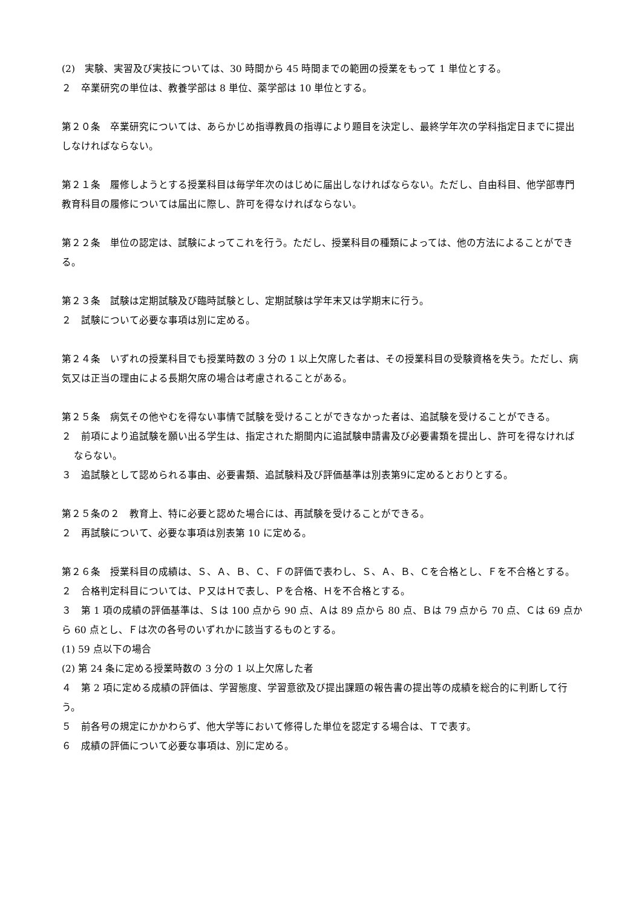(2)　実験、実習及び実技については、30 時間から 45 時間までの範囲の授業をもって 1 単位とする。
２　卒業研究の単位は、教養学部は 8 単位、薬学部は 10 単位とする。
第２０条　卒業研究については、あらかじめ指導教員の指導により題目を決定し、最終学年次の学科指定日までに提出しなければならない。
第２１条　履修しようとする授業科目は毎学年次のはじめに届出しなければならない。ただし、自由科目、他学部専門教育科目の履修については届出に際し、許可を得なければならない。
第２２条　単位の認定は、試験によってこれを行う。ただし、授業科目の種類によっては、他の方法によることができる。
第２３条　試験は定期試験及び臨時試験とし、定期試験は学年末又は学期末に行う。
２　試験について必要な事項は別に定める。
第２４条　いずれの授業科目でも授業時数の 3 分の 1 以上欠席した者は、その授業科目の受験資格を失う。ただし、病気又は正当の理由による長期欠席の場合は考慮されることがある。
第２５条　病気その他やむを得ない事情で試験を受けることができなかった者は、追試験を受けることができる。
２　前項により追試験を願い出る学生は、指定された期間内に追試験申請書及び必要書類を提出し、許可を得なければならない。
３　追試験として認められる事由、必要書類、追試験料及び評価基準は別表第9に定めるとおりとする。
第２５条の２　教育上、特に必要と認めた場合には、再試験を受けることができる。
２　再試験について、必要な事項は別表第 10 に定める。
第２６条　授業科目の成績は、Ｓ、Ａ、Ｂ、Ｃ、Ｆの評価で表わし、Ｓ、Ａ、Ｂ、Ｃを合格とし、Ｆを不合格とする。
２　合格判定科目については、Ｐ又はＨで表し、Ｐを合格、Ｈを不合格とする。
３　第 1 項の成績の評価基準は、Ｓは 100 点から 90 点、Ａは 89 点から 80 点、Ｂは 79 点から 70 点、Ｃは 69 点から 60 点とし、Ｆは次の各号のいずれかに該当するものとする。
(1) 59 点以下の場合
(2) 第 24 条に定める授業時数の 3 分の 1 以上欠席した者
４　第 2 項に定める成績の評価は、学習態度、学習意欲及び提出課題の報告書の提出等の成績を総合的に判断して行う。
５　前各号の規定にかかわらず、他大学等において修得した単位を認定する場合は、Ｔで表す。
６　成績の評価について必要な事項は、別に定める。